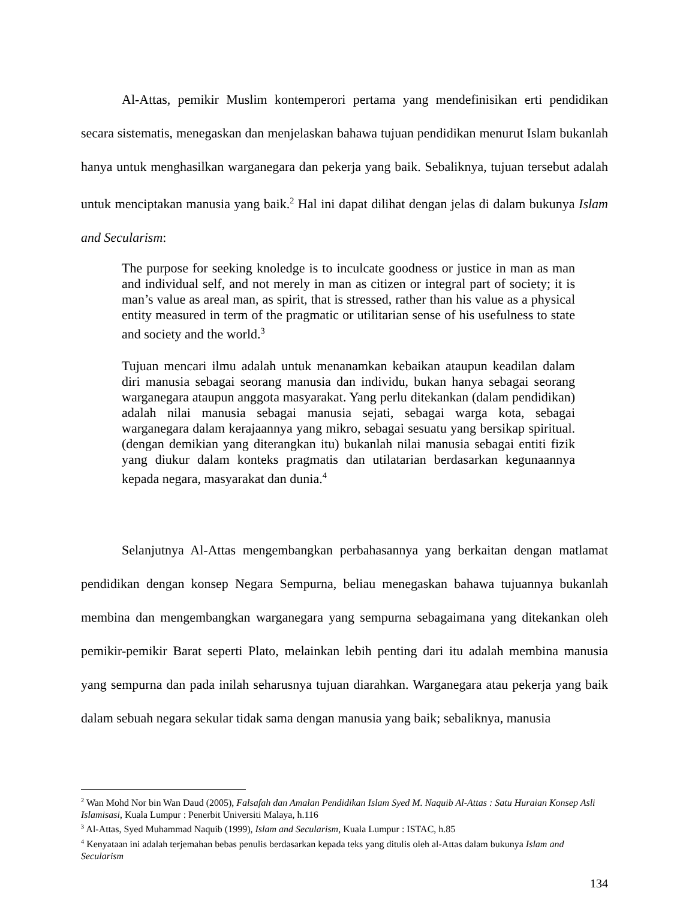Al-Attas, pemikir Muslim kontemperori pertama yang mendefinisikan erti pendidikan secara sistematis, menegaskan dan menjelaskan bahawa tujuan pendidikan menurut Islam bukanlah hanya untuk menghasilkan warganegara dan pekerja yang baik. Sebaliknya, tujuan tersebut adalah untuk menciptakan manusia yang baik.<sup>2</sup> Hal ini dapat dilihat dengan jelas di dalam bukunya Islam and Secularism:
The purpose for seeking knoledge is to inculcate goodness or justice in man as man and individual self, and not merely in man as citizen or integral part of society; it is man’s value as areal man, as spirit, that is stressed, rather than his value as a physical entity measured in term of the pragmatic or utilitarian sense of his usefulness to state and society and the world.<sup>3</sup>
Tujuan mencari ilmu adalah untuk menanamkan kebaikan ataupun keadilan dalam diri manusia sebagai seorang manusia dan individu, bukan hanya sebagai seorang warganegara ataupun anggota masyarakat. Yang perlu ditekankan (dalam pendidikan) adalah nilai manusia sebagai manusia sejati, sebagai warga kota, sebagai warganegara dalam kerajaannya yang mikro, sebagai sesuatu yang bersikap spiritual. (dengan demikian yang diterangkan itu) bukanlah nilai manusia sebagai entiti fizik yang diukur dalam konteks pragmatis dan utilatarian berdasarkan kegunaannya kepada negara, masyarakat dan dunia.<sup>4</sup>
Selanjutnya Al-Attas mengembangkan perbahasannya yang berkaitan dengan matlamat pendidikan dengan konsep Negara Sempurna, beliau menegaskan bahawa tujuannya bukanlah membina dan mengembangkan warganegara yang sempurna sebagaimana yang ditekankan oleh pemikir-pemikir Barat seperti Plato, melainkan lebih penting dari itu adalah membina manusia yang sempurna dan pada inilah seharusnya tujuan diarahkan. Warganegara atau pekerja yang baik dalam sebuah negara sekular tidak sama dengan manusia yang baik; sebaliknya, manusia
<sup>2</sup> Wan Mohd Nor bin Wan Daud (2005), Falsafah dan Amalan Pendidikan Islam Syed M. Naquib Al-Attas : Satu Huraian Konsep Asli Islamisasi, Kuala Lumpur : Penerbit Universiti Malaya, h.116
<sup>3</sup> Al-Attas, Syed Muhammad Naquib (1999), Islam and Secularism, Kuala Lumpur : ISTAC, h.85
<sup>4</sup> Kenyataan ini adalah terjemahan bebas penulis berdasarkan kepada teks yang ditulis oleh al-Attas dalam bukunya Islam and Secularism
134